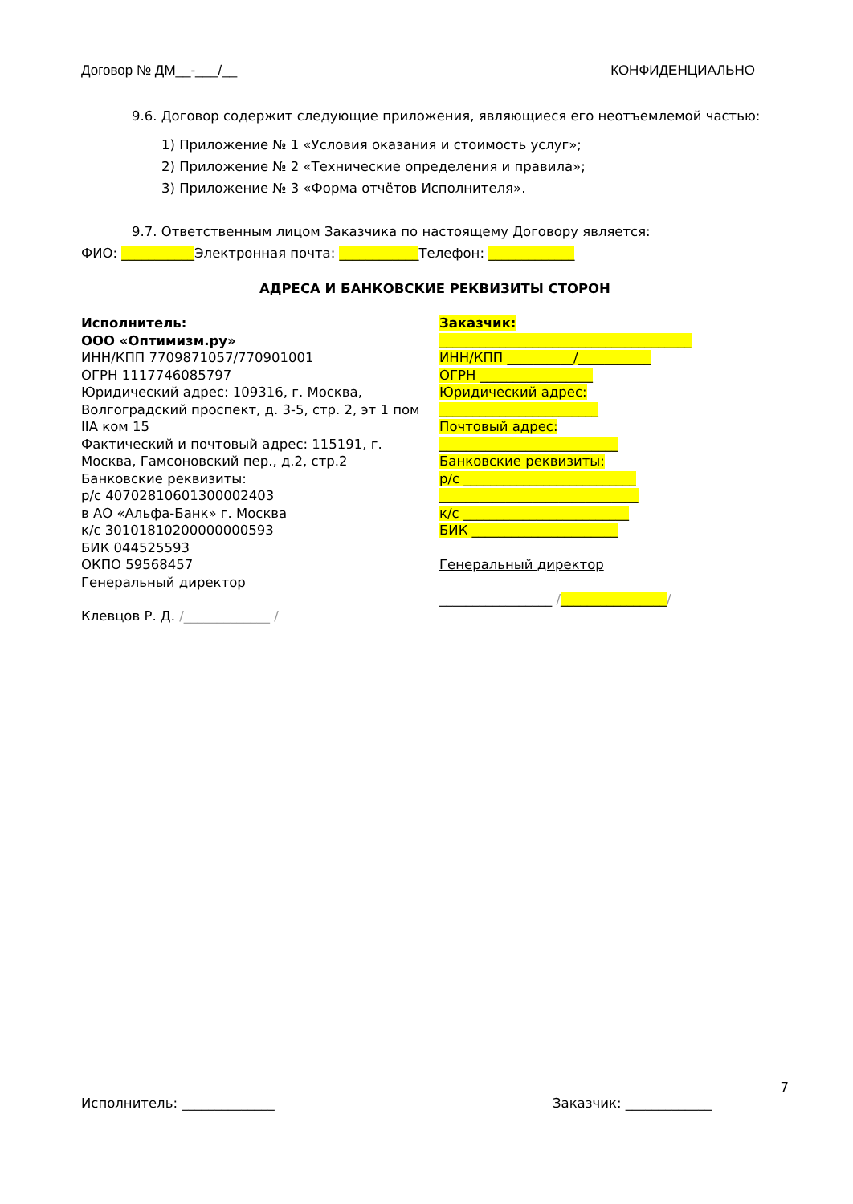Договор № ДМ__-___/__ КОНФИДЕНЦИАЛЬНО
9.6. Договор содержит следующие приложения, являющиеся его неотъемлемой частью:
1) Приложение № 1 «Условия оказания и стоимость услуг»;
2) Приложение № 2 «Технические определения и правила»;
3) Приложение № 3 «Форма отчётов Исполнителя».
9.7. Ответственным лицом Заказчика по настоящему Договору является:
ФИО: ___________Электронная почта: ____________Телефон: _____________
АДРЕСА И БАНКОВСКИЕ РЕКВИЗИТЫ СТОРОН
Исполнитель:
ООО «Оптимизм.ру»
ИНН/КПП 7709871057/770901001
ОГРН 1117746085797
Юридический адрес: 109316, г. Москва, Волгоградский проспект, д. 3-5, стр. 2, эт 1 пом IIA ком 15
Фактический и почтовый адрес: 115191, г. Москва, Гамсоновский пер., д.2, стр.2
Банковские реквизиты:
р/с 40702810601300002403
в АО «Альфа-Банк» г. Москва
к/с 30101810200000000593
БИК 044525593
ОКПО 59568457
Генеральный директор
Клевцов Р. Д. /_____________ /
Заказчик:
______________________________________
ИНН/КПП __________/___________
ОГРН _________________
Юридический адрес:
________________________
Почтовый адрес:
___________________________
Банковские реквизиты:
р/с __________________________
______________________________
к/с _________________________
БИК ______________________
Генеральный директор
_________________ /________________/
7
Исполнитель: ______________ Заказчик: _____________